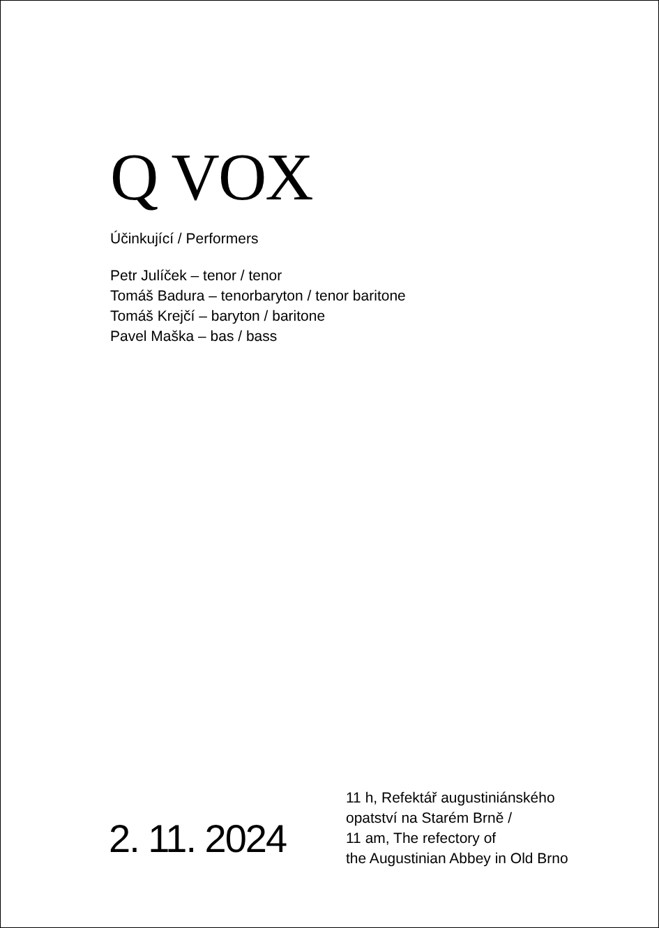Q VOX
Účinkující / Performers
Petr Julíček – tenor / tenor
Tomáš Badura – tenorbaryton / tenor baritone
Tomáš Krejčí – baryton / baritone
Pavel Maška – bas / bass
2. 11. 2024
11 h, Refektář augustiniánského
opatství na Starém Brně /
11 am, The refectory of
the Augustinian Abbey in Old Brno